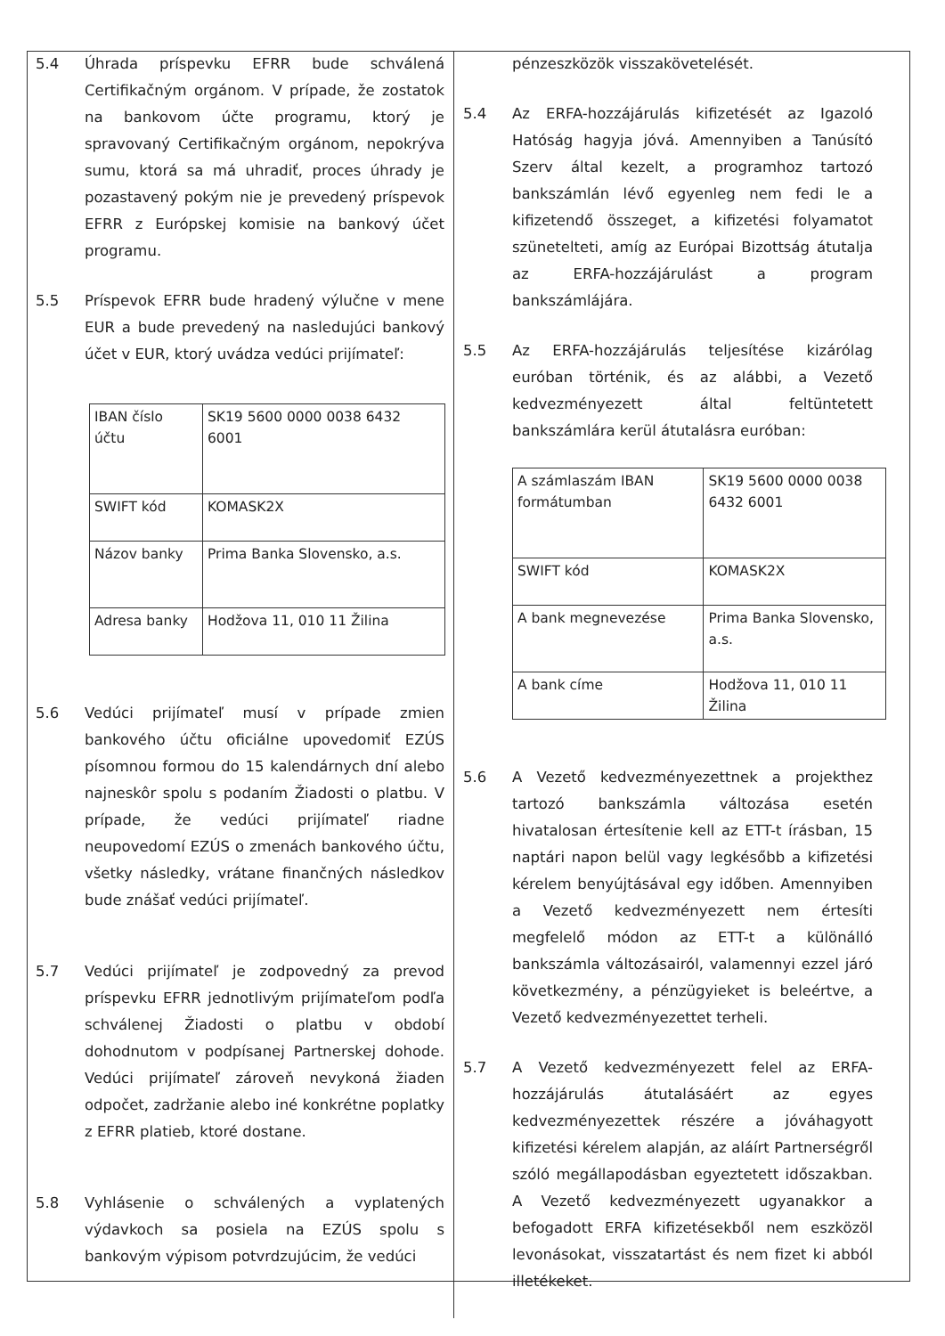5.4 Úhrada príspevku EFRR bude schválená Certifikačným orgánom. V prípade, že zostatok na bankovom účte programu, ktorý je spravovaný Certifikačným orgánom, nepokrýva sumu, ktorá sa má uhradiť, proces úhrady je pozastavený pokým nie je prevedený príspevok EFRR z Európskej komisie na bankový účet programu.
5.5 Príspevok EFRR bude hradený výlučne v mene EUR a bude prevedený na nasledujúci bankový účet v EUR, ktorý uvádza vedúci prijímateľ:
| IBAN číslo účtu | SK19 5600 0000 0038 6432 6001 |
| SWIFT kód | KOMASK2X |
| Názov banky | Prima Banka Slovensko, a.s. |
| Adresa banky | Hodžova 11, 010 11 Žilina |
5.6 Vedúci prijímateľ musí v prípade zmien bankového účtu oficiálne upovedomiť EZÚS písomnou formou do 15 kalendárnych dní alebo najneskôr spolu s podaním Žiadosti o platbu. V prípade, že vedúci prijímateľ riadne neupovedomí EZÚS o zmenách bankového účtu, všetky následky, vrátane finančných následkov bude znášať vedúci prijímateľ.
5.7 Vedúci prijímateľ je zodpovedný za prevod príspevku EFRR jednotlivým prijímateľom podľa schválenej Žiadosti o platbu v období dohodnutom v podpísanej Partnerskej dohode. Vedúci prijímateľ zároveň nevykoná žiaden odpočet, zadržanie alebo iné konkrétne poplatky z EFRR platieb, ktoré dostane.
5.8 Vyhlásenie o schválených a vyplatených výdavkoch sa posiela na EZÚS spolu s bankovým výpisom potvrdzujúcim, že vedúci
pénzeszközök visszakövetelését.
5.4 Az ERFA-hozzájárulás kifizetését az Igazoló Hatóság hagyja jóvá. Amennyiben a Tanúsító Szerv által kezelt, a programhoz tartozó bankszámlán lévő egyenleg nem fedi le a kifizetendő összeget, a kifizetési folyamatot szünetelteti, amíg az Európai Bizottság átutalja az ERFA-hozzájárulást a program bankszámlájára.
5.5 Az ERFA-hozzájárulás teljesítése kizárólag euróban történik, és az alábbi, a Vezető kedvezményezett által feltüntetett bankszámlára kerül átutalásra euróban:
| A számlaszám IBAN formátumban | SK19 5600 0000 0038 6432 6001 |
| SWIFT kód | KOMASK2X |
| A bank megnevezése | Prima Banka Slovensko, a.s. |
| A bank címe | Hodžova 11, 010 11 Žilina |
5.6 A Vezető kedvezményezettnek a projekthez tartozó bankszámla változása esetén hivatalosan értesítenie kell az ETT-t írásban, 15 naptári napon belül vagy legkésőbb a kifizetési kérelem benyújtásával egy időben. Amennyiben a Vezető kedvezményezett nem értesíti megfelelő módon az ETT-t a különálló bankszámla változásairól, valamennyi ezzel járó következmény, a pénzügyieket is beleértve, a Vezető kedvezményezettet terheli.
5.7 A Vezető kedvezményezett felel az ERFA-hozzájárulás átutalásáért az egyes kedvezményezettek részére a jóváhagyott kifizetési kérelem alapján, az aláírt Partnerségről szóló megállapodásban egyeztetett időszakban. A Vezető kedvezményezett ugyanakkor a befogadott ERFA kifizetésekből nem eszközöl levonásokat, visszatartást és nem fizet ki abból illetékeket.